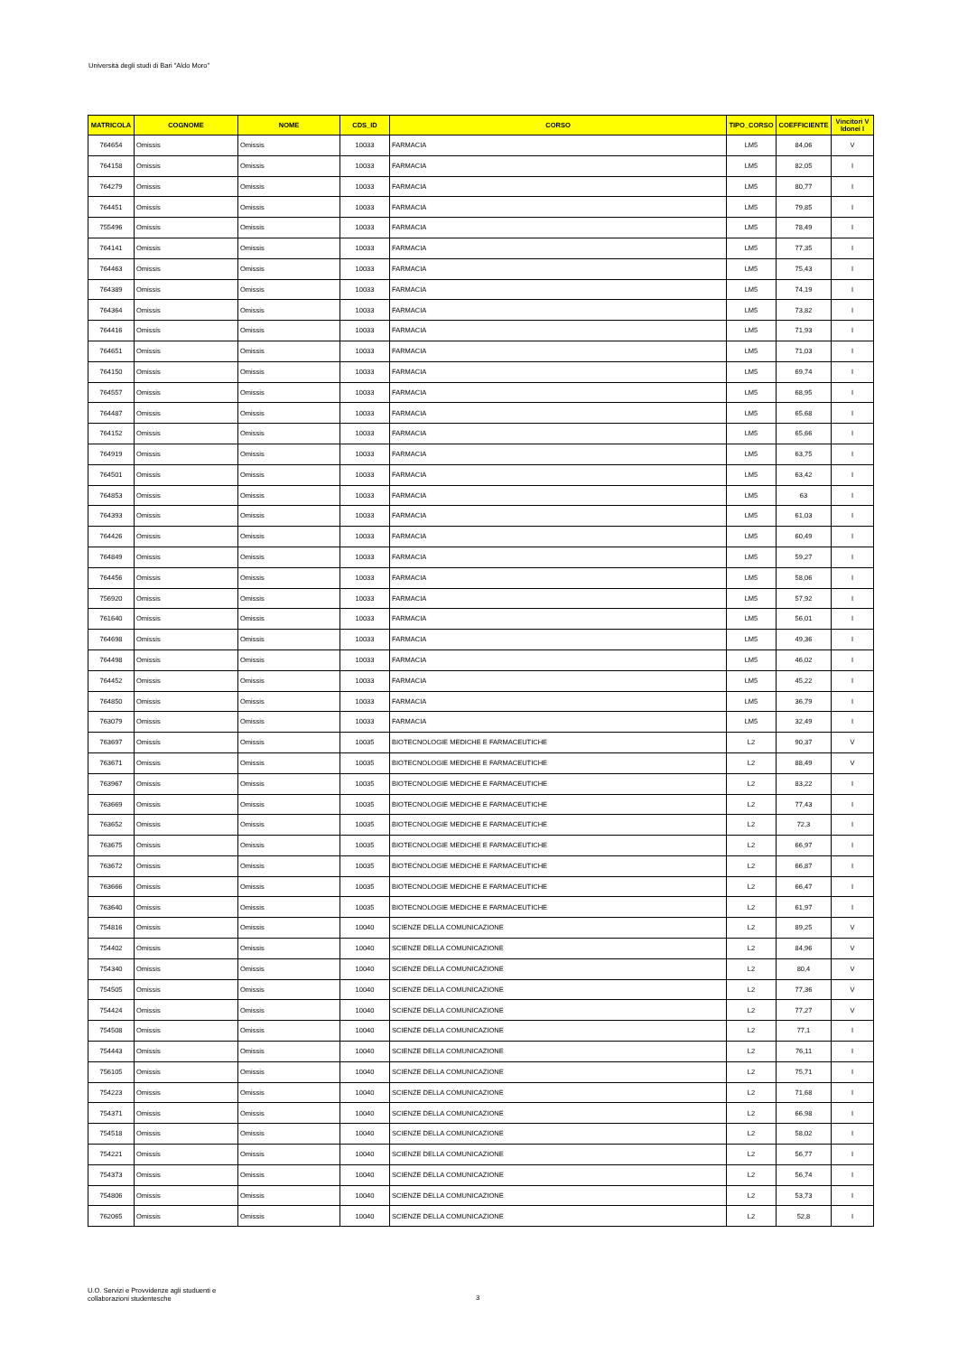Università degli studi di Bari "Aldo Moro"
| MATRICOLA | COGNOME | NOME | CDS_ID | CORSO | TIPO_CORSO | COEFFICIENTE | Vincitori V Idonei I |
| --- | --- | --- | --- | --- | --- | --- | --- |
| 764654 | Omissis | Omissis | 10033 | FARMACIA | LM5 | 84,06 | V |
| 764158 | Omissis | Omissis | 10033 | FARMACIA | LM5 | 82,05 | I |
| 764279 | Omissis | Omissis | 10033 | FARMACIA | LM5 | 80,77 | I |
| 764451 | Omissis | Omissis | 10033 | FARMACIA | LM5 | 79,85 | I |
| 755496 | Omissis | Omissis | 10033 | FARMACIA | LM5 | 78,49 | I |
| 764141 | Omissis | Omissis | 10033 | FARMACIA | LM5 | 77,35 | I |
| 764463 | Omissis | Omissis | 10033 | FARMACIA | LM5 | 75,43 | I |
| 764389 | Omissis | Omissis | 10033 | FARMACIA | LM5 | 74,19 | I |
| 764364 | Omissis | Omissis | 10033 | FARMACIA | LM5 | 73,82 | I |
| 764416 | Omissis | Omissis | 10033 | FARMACIA | LM5 | 71,93 | I |
| 764651 | Omissis | Omissis | 10033 | FARMACIA | LM5 | 71,03 | I |
| 764150 | Omissis | Omissis | 10033 | FARMACIA | LM5 | 69,74 | I |
| 764557 | Omissis | Omissis | 10033 | FARMACIA | LM5 | 68,95 | I |
| 764487 | Omissis | Omissis | 10033 | FARMACIA | LM5 | 65,68 | I |
| 764152 | Omissis | Omissis | 10033 | FARMACIA | LM5 | 65,66 | I |
| 764919 | Omissis | Omissis | 10033 | FARMACIA | LM5 | 63,75 | I |
| 764501 | Omissis | Omissis | 10033 | FARMACIA | LM5 | 63,42 | I |
| 764853 | Omissis | Omissis | 10033 | FARMACIA | LM5 | 63 | I |
| 764393 | Omissis | Omissis | 10033 | FARMACIA | LM5 | 61,03 | I |
| 764426 | Omissis | Omissis | 10033 | FARMACIA | LM5 | 60,49 | I |
| 764849 | Omissis | Omissis | 10033 | FARMACIA | LM5 | 59,27 | I |
| 764456 | Omissis | Omissis | 10033 | FARMACIA | LM5 | 58,06 | I |
| 756920 | Omissis | Omissis | 10033 | FARMACIA | LM5 | 57,92 | I |
| 761640 | Omissis | Omissis | 10033 | FARMACIA | LM5 | 56,01 | I |
| 764698 | Omissis | Omissis | 10033 | FARMACIA | LM5 | 49,36 | I |
| 764498 | Omissis | Omissis | 10033 | FARMACIA | LM5 | 46,02 | I |
| 764452 | Omissis | Omissis | 10033 | FARMACIA | LM5 | 45,22 | I |
| 764850 | Omissis | Omissis | 10033 | FARMACIA | LM5 | 36,79 | I |
| 763079 | Omissis | Omissis | 10033 | FARMACIA | LM5 | 32,49 | I |
| 763697 | Omissis | Omissis | 10035 | BIOTECNOLOGIE MEDICHE E FARMACEUTICHE | L2 | 90,37 | V |
| 763671 | Omissis | Omissis | 10035 | BIOTECNOLOGIE MEDICHE E FARMACEUTICHE | L2 | 88,49 | V |
| 763967 | Omissis | Omissis | 10035 | BIOTECNOLOGIE MEDICHE E FARMACEUTICHE | L2 | 83,22 | I |
| 763669 | Omissis | Omissis | 10035 | BIOTECNOLOGIE MEDICHE E FARMACEUTICHE | L2 | 77,43 | I |
| 763652 | Omissis | Omissis | 10035 | BIOTECNOLOGIE MEDICHE E FARMACEUTICHE | L2 | 72,3 | I |
| 763675 | Omissis | Omissis | 10035 | BIOTECNOLOGIE MEDICHE E FARMACEUTICHE | L2 | 66,97 | I |
| 763672 | Omissis | Omissis | 10035 | BIOTECNOLOGIE MEDICHE E FARMACEUTICHE | L2 | 66,87 | I |
| 763666 | Omissis | Omissis | 10035 | BIOTECNOLOGIE MEDICHE E FARMACEUTICHE | L2 | 66,47 | I |
| 763640 | Omissis | Omissis | 10035 | BIOTECNOLOGIE MEDICHE E FARMACEUTICHE | L2 | 61,97 | I |
| 754816 | Omissis | Omissis | 10040 | SCIENZE DELLA COMUNICAZIONE | L2 | 89,25 | V |
| 754402 | Omissis | Omissis | 10040 | SCIENZE DELLA COMUNICAZIONE | L2 | 84,96 | V |
| 754340 | Omissis | Omissis | 10040 | SCIENZE DELLA COMUNICAZIONE | L2 | 80,4 | V |
| 754505 | Omissis | Omissis | 10040 | SCIENZE DELLA COMUNICAZIONE | L2 | 77,36 | V |
| 754424 | Omissis | Omissis | 10040 | SCIENZE DELLA COMUNICAZIONE | L2 | 77,27 | V |
| 754508 | Omissis | Omissis | 10040 | SCIENZE DELLA COMUNICAZIONE | L2 | 77,1 | I |
| 754443 | Omissis | Omissis | 10040 | SCIENZE DELLA COMUNICAZIONE | L2 | 76,11 | I |
| 756105 | Omissis | Omissis | 10040 | SCIENZE DELLA COMUNICAZIONE | L2 | 75,71 | I |
| 754223 | Omissis | Omissis | 10040 | SCIENZE DELLA COMUNICAZIONE | L2 | 71,68 | I |
| 754371 | Omissis | Omissis | 10040 | SCIENZE DELLA COMUNICAZIONE | L2 | 66,98 | I |
| 754518 | Omissis | Omissis | 10040 | SCIENZE DELLA COMUNICAZIONE | L2 | 58,02 | I |
| 754221 | Omissis | Omissis | 10040 | SCIENZE DELLA COMUNICAZIONE | L2 | 56,77 | I |
| 754373 | Omissis | Omissis | 10040 | SCIENZE DELLA COMUNICAZIONE | L2 | 56,74 | I |
| 754806 | Omissis | Omissis | 10040 | SCIENZE DELLA COMUNICAZIONE | L2 | 53,73 | I |
| 762065 | Omissis | Omissis | 10040 | SCIENZE DELLA COMUNICAZIONE | L2 | 52,8 | I |
U.O. Servizi e Provvidenze agli studuenti e
collaborazioni studentesche
3